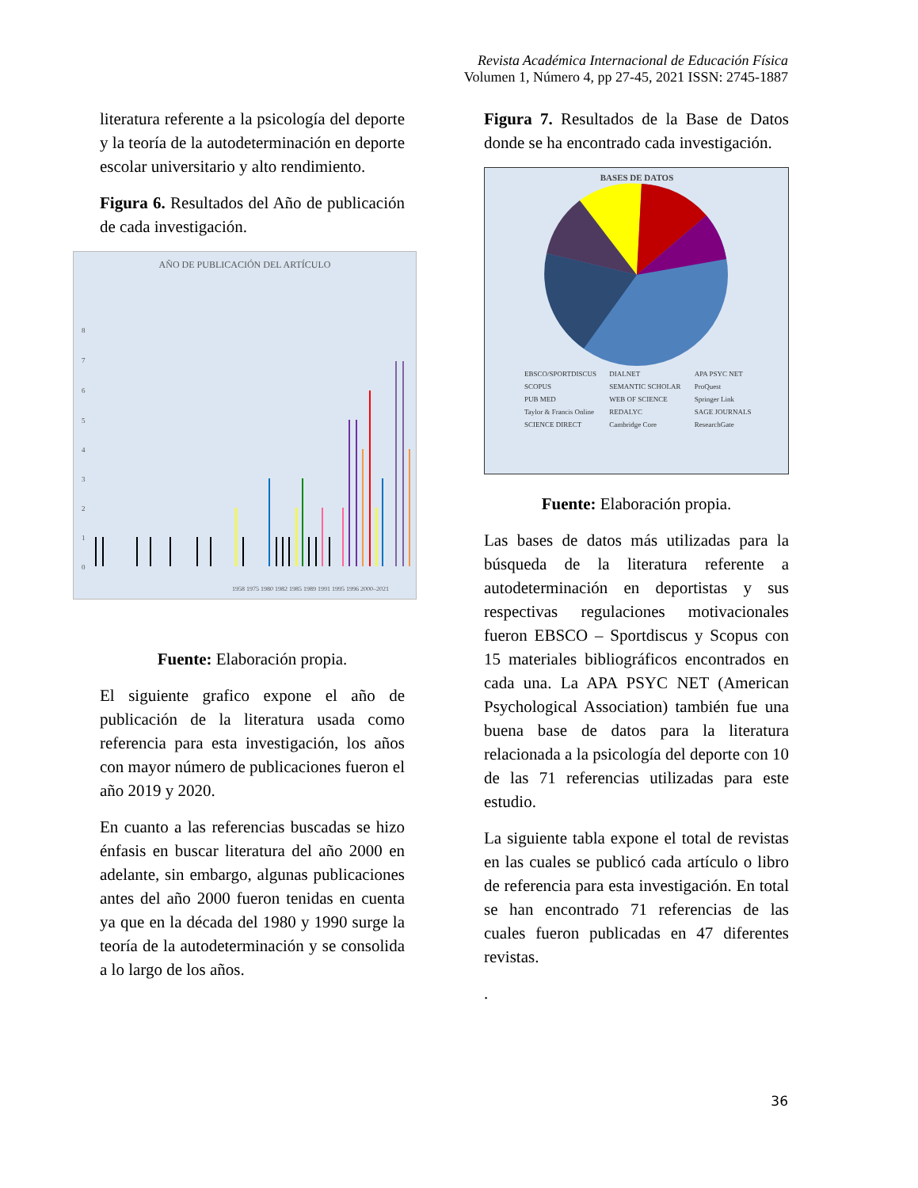Revista Académica Internacional de Educación Física
Volumen 1, Número 4, pp 27-45, 2021 ISSN: 2745-1887
literatura referente a la psicología del deporte y la teoría de la autodeterminación en deporte escolar universitario y alto rendimiento.
Figura 6. Resultados del Año de publicación de cada investigación.
AÑO DE PUBLICACIÓN DEL ARTÍCULO
8
7
6
5
4
3
2
1
0
1958 1975 1980 1982 1985 1989 1991 1995 1996 2000–2021
Fuente: Elaboración propia.
El siguiente grafico expone el año de publicación de la literatura usada como referencia para esta investigación, los años con mayor número de publicaciones fueron el año 2019 y 2020.
En cuanto a las referencias buscadas se hizo énfasis en buscar literatura del año 2000 en adelante, sin embargo, algunas publicaciones antes del año 2000 fueron tenidas en cuenta ya que en la década del 1980 y 1990 surge la teoría de la autodeterminación y se consolida a lo largo de los años.
Figura 7. Resultados de la Base de Datos donde se ha encontrado cada investigación.
BASES DE DATOS
EBSCO/SPORTDISCUS
SCOPUS
PUB MED
Taylor & Francis Online
SCIENCE DIRECT
DIALNET
SEMANTIC SCHOLAR
WEB OF SCIENCE
REDALYC
Cambridge Core
APA PSYC NET
ProQuest
Springer Link
SAGE JOURNALS
ResearchGate
SCOPUS; 15; 21% EBSCO/SPORTDISCUS; 15; 21% APA PSYC NET; 7; 10% WEB OF SCIENCE; 6; 8% ProQuest; 5; 7% Springer Link; 5; 7% DIALNET; 4; 6% Taylor & Francis Online; 3; 4% PUB MED; 2; 3% SEMANTIC SCHOLAR; 2; 3% SAGE JOURNALS; 2; 3% SCIENCE DIRECT; 2; 3% REDALYC; 1; 1% Cambridge Core; 1; 1% ResearchGate; 1; 1%
Fuente: Elaboración propia.
Las bases de datos más utilizadas para la búsqueda de la literatura referente a autodeterminación en deportistas y sus respectivas regulaciones motivacionales fueron EBSCO – Sportdiscus y Scopus con 15 materiales bibliográficos encontrados en cada una. La APA PSYC NET (American Psychological Association) también fue una buena base de datos para la literatura relacionada a la psicología del deporte con 10 de las 71 referencias utilizadas para este estudio.
La siguiente tabla expone el total de revistas en las cuales se publicó cada artículo o libro de referencia para esta investigación. En total se han encontrado 71 referencias de las cuales fueron publicadas en 47 diferentes revistas.
.
36